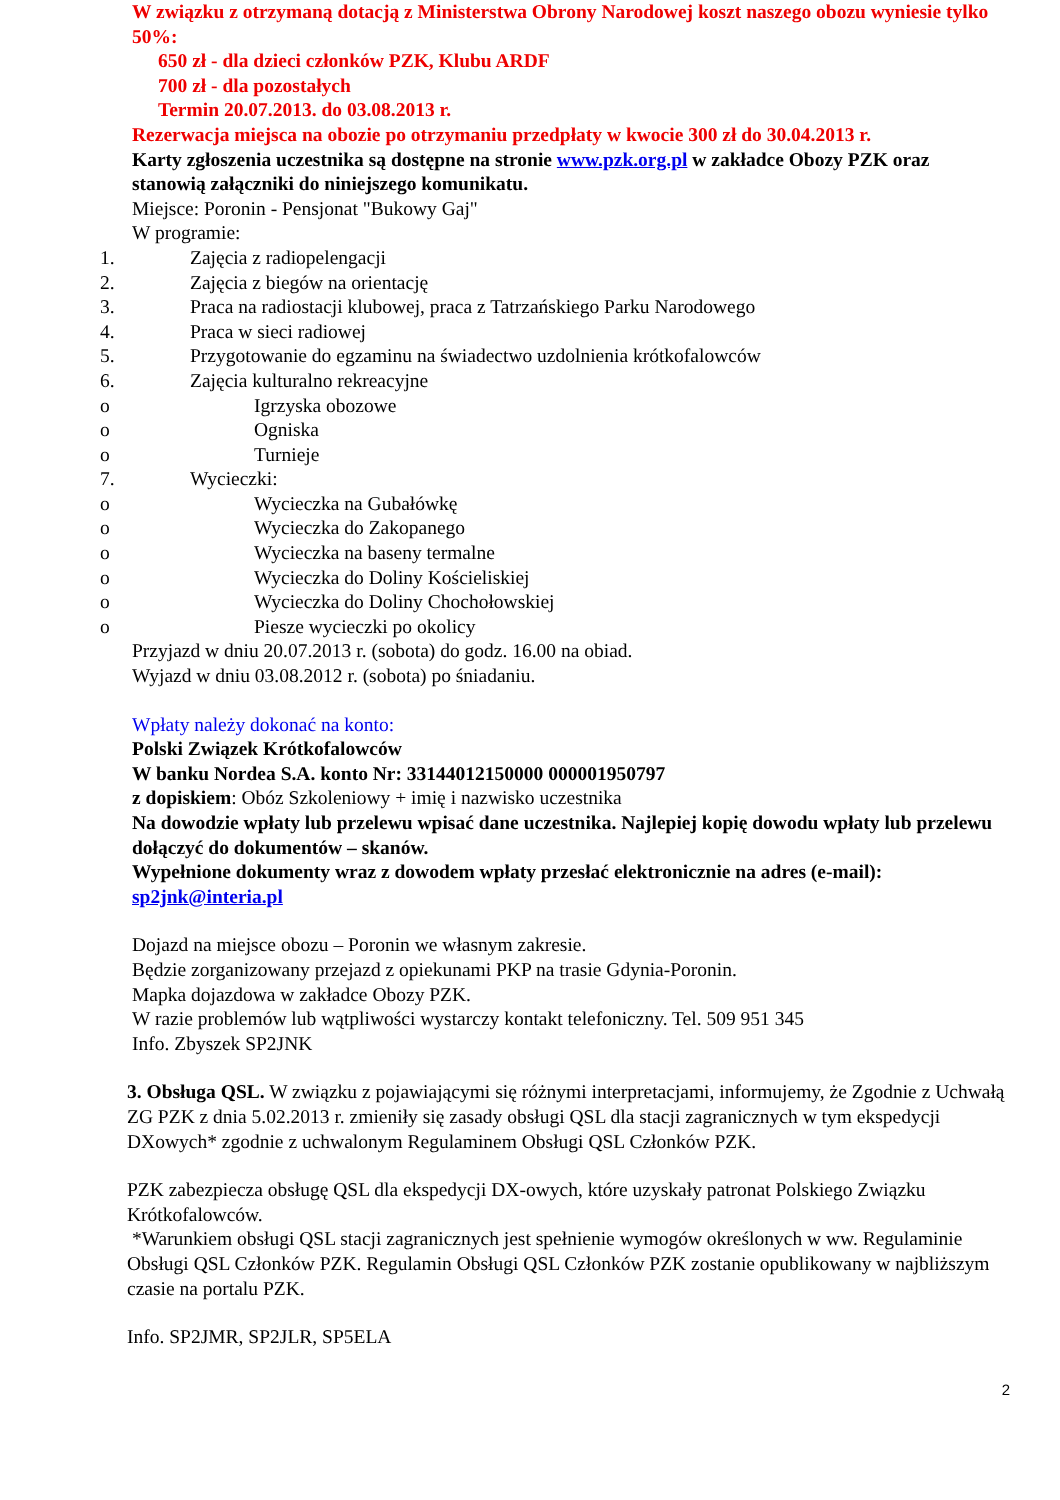W związku z otrzymaną dotacją z Ministerstwa Obrony Narodowej koszt naszego obozu wyniesie tylko 50%:
650 zł - dla dzieci członków PZK, Klubu ARDF
700 zł - dla pozostałych
Termin 20.07.2013. do 03.08.2013 r.
Rezerwacja miejsca na obozie po otrzymaniu przedpłaty w kwocie 300 zł do 30.04.2013 r.
Karty zgłoszenia uczestnika są dostępne na stronie www.pzk.org.pl w zakładce Obozy PZK oraz stanowią załączniki do niniejszego komunikatu.
Miejsce: Poronin - Pensjonat "Bukowy Gaj"
W programie:
1. Zajęcia z radiopelengacji
2. Zajęcia z biegów na orientację
3. Praca na radiostacji klubowej, praca z Tatrzańskiego Parku Narodowego
4. Praca w sieci radiowej
5. Przygotowanie do egzaminu na świadectwo uzdolnienia krótkofalowców
6. Zajęcia kulturalno rekreacyjne
o Igrzyska obozowe
o Ogniska
o Turnieje
7. Wycieczki:
o Wycieczka na Gubałówkę
o Wycieczka do Zakopanego
o Wycieczka na baseny termalne
o Wycieczka do Doliny Kościeliskiej
o Wycieczka do Doliny Chochołowskiej
o Piesze wycieczki po okolicy
Przyjazd w dniu 20.07.2013 r. (sobota) do godz. 16.00 na obiad.
Wyjazd w dniu 03.08.2012 r. (sobota) po śniadaniu.
Wpłaty należy dokonać na konto:
Polski Związek Krótkofalowców
W banku Nordea S.A. konto Nr: 33144012150000 000001950797
z dopiskiem: Obóz Szkoleniowy + imię i nazwisko uczestnika
Na dowodzie wpłaty lub przelewu wpisać dane uczestnika. Najlepiej kopię dowodu wpłaty lub przelewu dołączyć do dokumentów – skanów.
Wypełnione dokumenty wraz z dowodem wpłaty przesłać elektronicznie na adres (e-mail):
sp2jnk@interia.pl
Dojazd na miejsce obozu – Poronin we własnym zakresie.
Będzie zorganizowany przejazd z opiekunami PKP na trasie Gdynia-Poronin.
Mapka dojazdowa w zakładce Obozy PZK.
W razie problemów lub wątpliwości wystarczy kontakt telefoniczny. Tel. 509 951 345
Info. Zbyszek SP2JNK
3. Obsługa QSL. W związku z pojawiającymi się różnymi interpretacjami, informujemy, że Zgodnie z Uchwałą ZG PZK z dnia 5.02.2013 r. zmieniły się zasady obsługi QSL dla stacji zagranicznych w tym ekspedycji DXowych* zgodnie z uchwalonym Regulaminem Obsługi QSL Członków PZK.
PZK zabezpiecza obsługę QSL dla ekspedycji DX-owych, które uzyskały patronat Polskiego Związku Krótkofalowców.
*Warunkiem obsługi QSL stacji zagranicznych jest spełnienie wymogów określonych w ww. Regulaminie Obsługi QSL Członków PZK. Regulamin Obsługi QSL Członków PZK zostanie opublikowany w najbliższym czasie na portalu PZK.
Info. SP2JMR, SP2JLR, SP5ELA
2